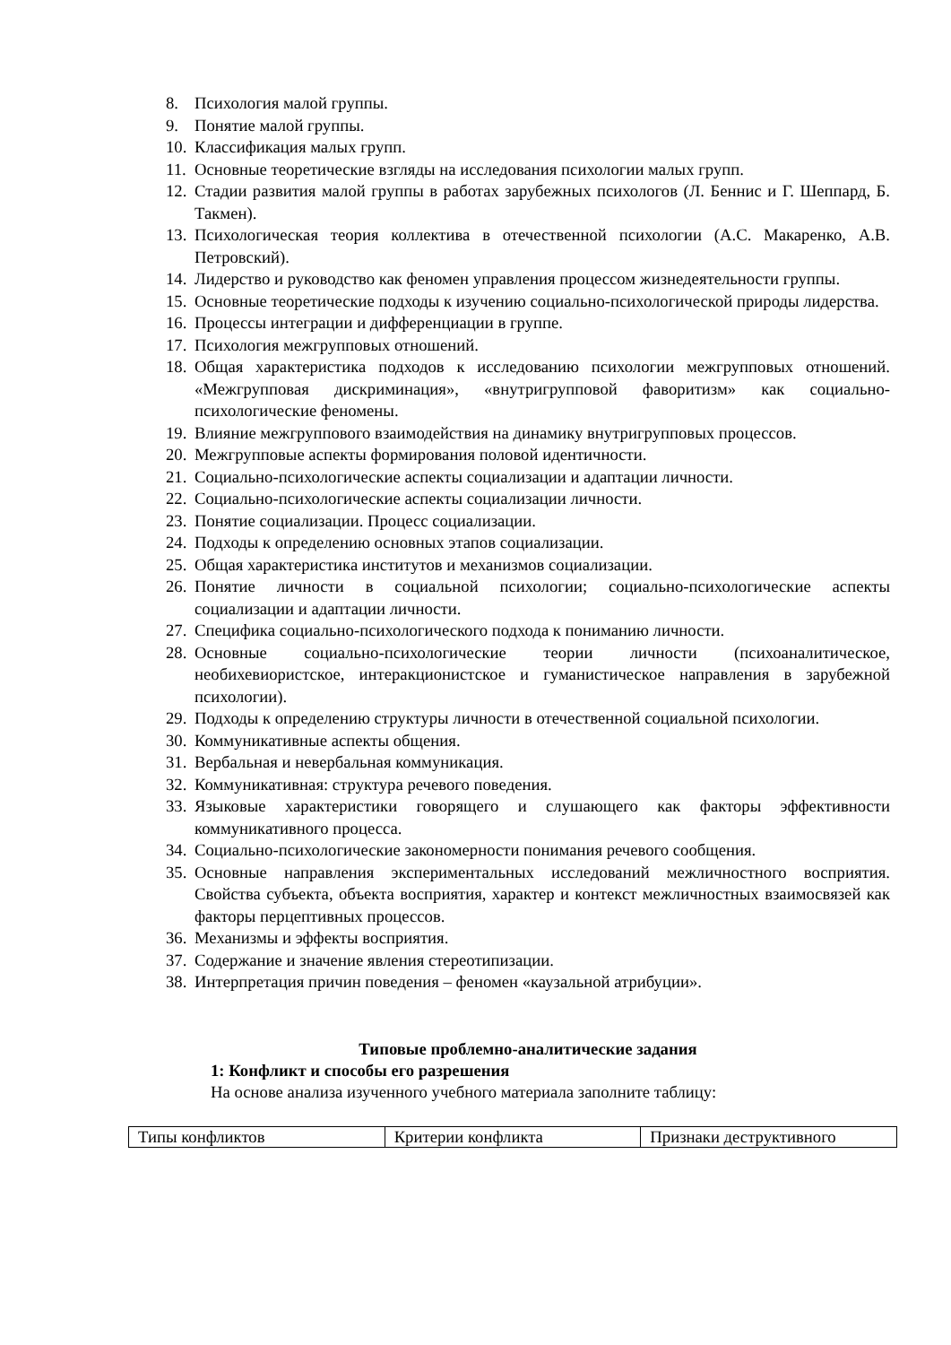8. Психология малой группы.
9. Понятие малой группы.
10. Классификация малых групп.
11. Основные теоретические взгляды на исследования психологии малых групп.
12. Стадии развития малой группы в работах зарубежных психологов (Л. Беннис и Г. Шеппард, Б. Такмен).
13. Психологическая теория коллектива в отечественной психологии (А.С. Макаренко, А.В. Петровский).
14. Лидерство и руководство как феномен управления процессом жизнедеятельности группы.
15. Основные теоретические подходы к изучению социально-психологической природы лидерства.
16. Процессы интеграции и дифференциации в группе.
17. Психология межгрупповых отношений.
18. Общая характеристика подходов к исследованию психологии межгрупповых отношений. «Межгрупповая дискриминация», «внутригрупповой фаворитизм» как социально-психологические феномены.
19. Влияние межгруппового взаимодействия на динамику внутригрупповых процессов.
20. Межгрупповые аспекты формирования половой идентичности.
21. Социально-психологические аспекты социализации и адаптации личности.
22. Социально-психологические аспекты социализации личности.
23. Понятие социализации. Процесс социализации.
24. Подходы к определению основных этапов социализации.
25. Общая характеристика институтов и механизмов социализации.
26. Понятие личности в социальной психологии; социально-психологические аспекты социализации и адаптации личности.
27. Специфика социально-психологического подхода к пониманию личности.
28. Основные социально-психологические теории личности (психоаналитическое, необихевиористское, интеракционистское и гуманистическое направления в зарубежной психологии).
29. Подходы к определению структуры личности в отечественной социальной психологии.
30. Коммуникативные аспекты общения.
31. Вербальная и невербальная коммуникация.
32. Коммуникативная: структура речевого поведения.
33. Языковые характеристики говорящего и слушающего как факторы эффективности коммуникативного процесса.
34. Социально-психологические закономерности понимания речевого сообщения.
35. Основные направления экспериментальных исследований межличностного восприятия. Свойства субъекта, объекта восприятия, характер и контекст межличностных взаимосвязей как факторы перцептивных процессов.
36. Механизмы и эффекты восприятия.
37. Содержание и значение явления стереотипизации.
38. Интерпретация причин поведения – феномен «каузальной атрибуции».
Типовые проблемно-аналитические задания
1: Конфликт и способы его разрешения
На основе анализа изученного учебного материала заполните таблицу:
| Типы конфликтов | Критерии конфликта | Признаки деструктивного |